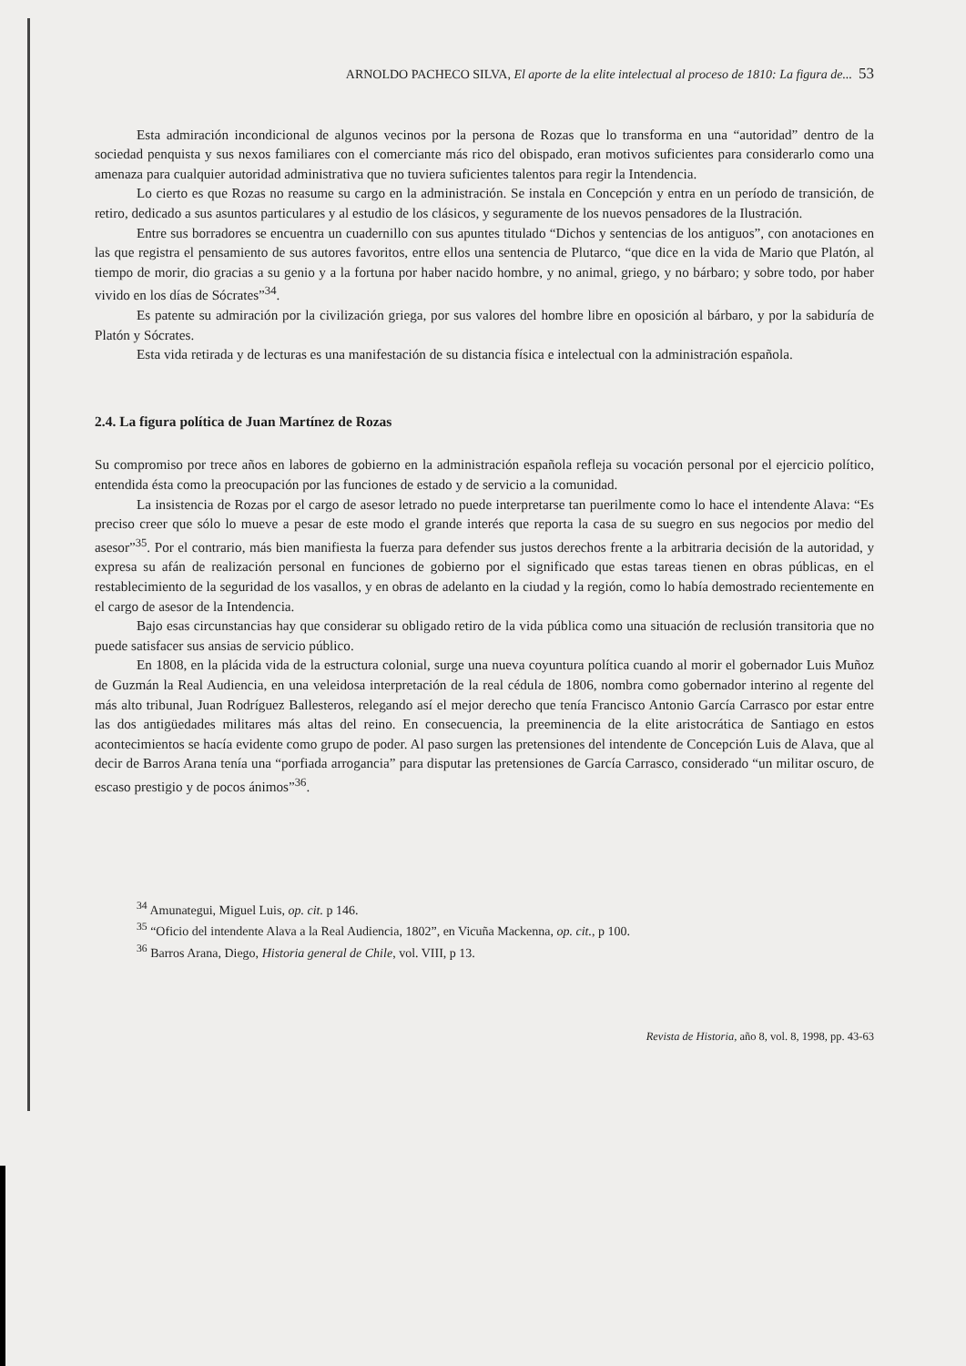ARNOLDO PACHECO SILVA, El aporte de la elite intelectual al proceso de 1810: La figura de... 53
Esta admiración incondicional de algunos vecinos por la persona de Rozas que lo transforma en una “autoridad” dentro de la sociedad penquista y sus nexos familiares con el comerciante más rico del obispado, eran motivos suficientes para considerarlo como una amenaza para cualquier autoridad administrativa que no tuviera suficientes talentos para regir la Intendencia.
Lo cierto es que Rozas no reasume su cargo en la administración. Se instala en Concepción y entra en un período de transición, de retiro, dedicado a sus asuntos particulares y al estudio de los clásicos, y seguramente de los nuevos pensadores de la Ilustración.
Entre sus borradores se encuentra un cuadernillo con sus apuntes titulado “Dichos y sentencias de los antiguos”, con anotaciones en las que registra el pensamiento de sus autores favoritos, entre ellos una sentencia de Plutarco, “que dice en la vida de Mario que Platón, al tiempo de morir, dio gracias a su genio y a la fortuna por haber nacido hombre, y no animal, griego, y no bárbaro; y sobre todo, por haber vivido en los días de Sócrates”<sup>34</sup>.
Es patente su admiración por la civilización griega, por sus valores del hombre libre en oposición al bárbaro, y por la sabiduría de Platón y Sócrates.
Esta vida retirada y de lecturas es una manifestación de su distancia física e intelectual con la administración española.
2.4. La figura política de Juan Martínez de Rozas
Su compromiso por trece años en labores de gobierno en la administración española refleja su vocación personal por el ejercicio político, entendida ésta como la preocupación por las funciones de estado y de servicio a la comunidad.
La insistencia de Rozas por el cargo de asesor letrado no puede interpretarse tan puerilmente como lo hace el intendente Alava: “Es preciso creer que sólo lo mueve a pesar de este modo el grande interés que reporta la casa de su suegro en sus negocios por medio del asesor”<sup>35</sup>. Por el contrario, más bien manifiesta la fuerza para defender sus justos derechos frente a la arbitraria decisión de la autoridad, y expresa su afán de realización personal en funciones de gobierno por el significado que estas tareas tienen en obras públicas, en el restablecimiento de la seguridad de los vasallos, y en obras de adelanto en la ciudad y la región, como lo había demostrado recientemente en el cargo de asesor de la Intendencia.
Bajo esas circunstancias hay que considerar su obligado retiro de la vida pública como una situación de reclusión transitoria que no puede satisfacer sus ansias de servicio público.
En 1808, en la plácida vida de la estructura colonial, surge una nueva coyuntura política cuando al morir el gobernador Luis Muñoz de Guzmán la Real Audiencia, en una veleidosa interpretación de la real cédula de 1806, nombra como gobernador interino al regente del más alto tribunal, Juan Rodríguez Ballesteros, relegando así el mejor derecho que tenía Francisco Antonio García Carrasco por estar entre las dos antigüedades militares más altas del reino. En consecuencia, la preeminencia de la elite aristocrática de Santiago en estos acontecimientos se hacía evidente como grupo de poder. Al paso surgen las pretensiones del intendente de Concepción Luis de Alava, que al decir de Barros Arana tenía una “porfiada arrogancia” para disputar las pretensiones de García Carrasco, considerado “un militar oscuro, de escaso prestigio y de pocos ánimos”<sup>36</sup>.
<sup>34</sup> Amunategui, Miguel Luis, op. cit. p 146.
<sup>35</sup> “Oficio del intendente Alava a la Real Audiencia, 1802”, en Vicuña Mackenna, op. cit., p 100.
<sup>36</sup> Barros Arana, Diego, Historia general de Chile, vol. VIII, p 13.
Revista de Historia, año 8, vol. 8, 1998, pp. 43-63